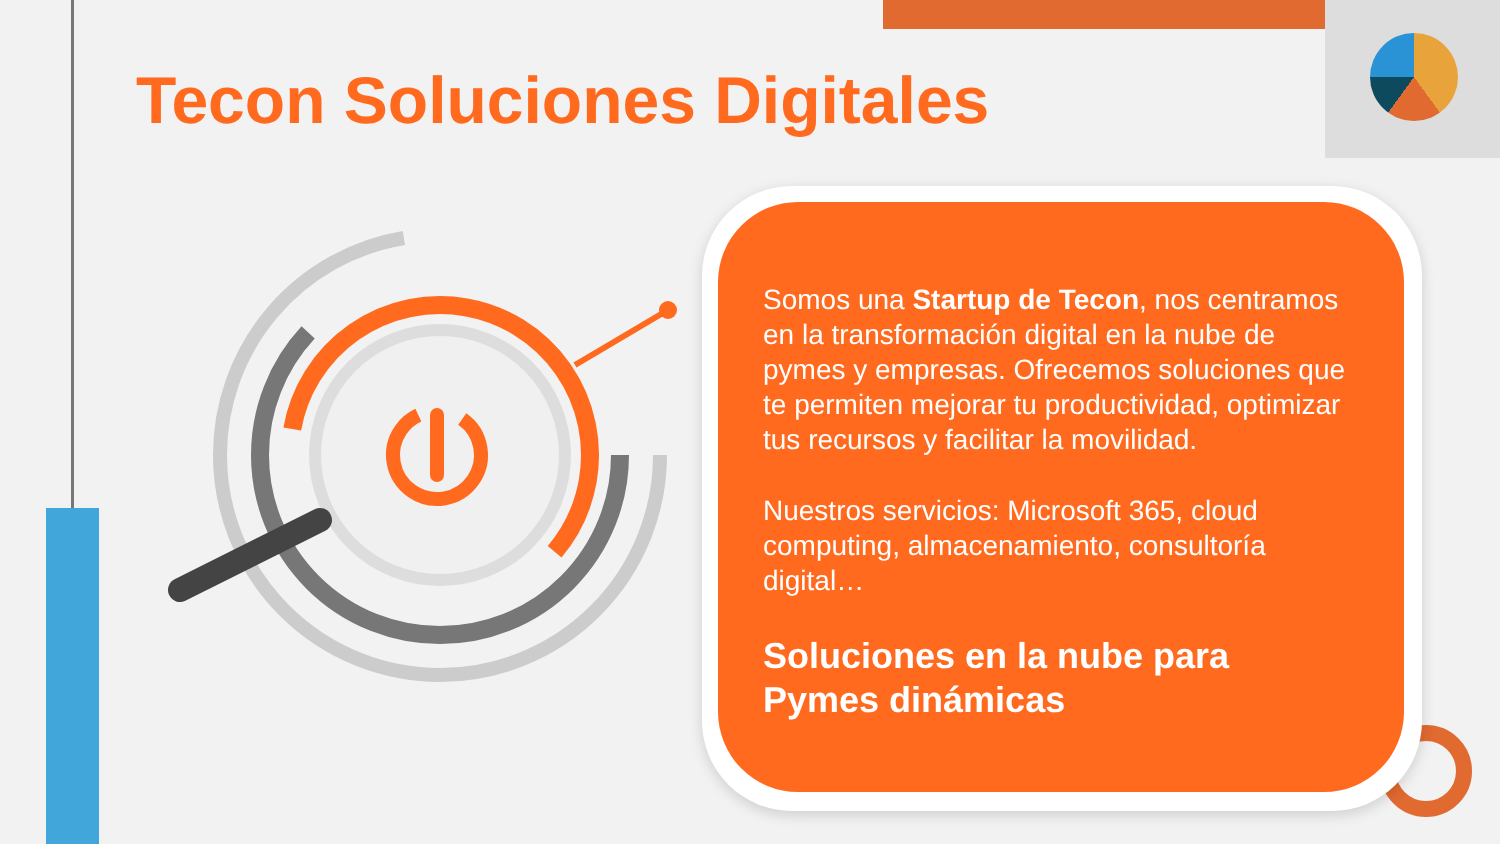Tecon Soluciones Digitales
Somos una Startup de Tecon, nos centramos en la transformación digital en la nube de pymes y empresas. Ofrecemos soluciones que te permiten mejorar tu productividad, optimizar tus recursos y facilitar la movilidad.
Nuestros servicios: Microsoft 365, cloud computing, almacenamiento, consultoría digital…
Soluciones en la nube para Pymes dinámicas